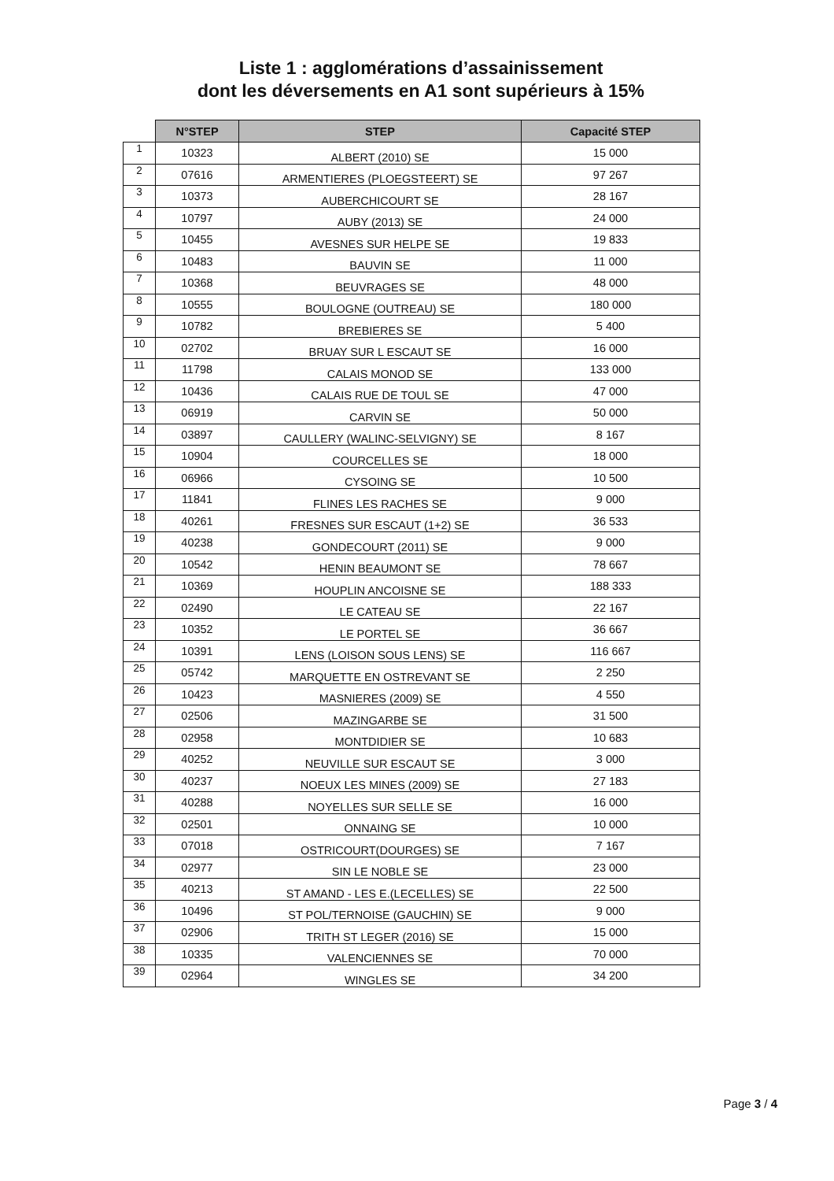Liste 1 : agglomérations d’assainissement
dont les déversements en A1 sont supérieurs à 15%
| | N°STEP | STEP | Capacité STEP |
| --- | --- | --- | --- |
| 1 | 10323 | ALBERT (2010) SE | 15 000 |
| 2 | 07616 | ARMENTIERES (PLOEGSTEERT) SE | 97 267 |
| 3 | 10373 | AUBERCHICOURT SE | 28 167 |
| 4 | 10797 | AUBY (2013) SE | 24 000 |
| 5 | 10455 | AVESNES SUR HELPE SE | 19 833 |
| 6 | 10483 | BAUVIN SE | 11 000 |
| 7 | 10368 | BEUVRAGES SE | 48 000 |
| 8 | 10555 | BOULOGNE (OUTREAU) SE | 180 000 |
| 9 | 10782 | BREBIERES SE | 5 400 |
| 10 | 02702 | BRUAY SUR L ESCAUT SE | 16 000 |
| 11 | 11798 | CALAIS MONOD SE | 133 000 |
| 12 | 10436 | CALAIS RUE DE TOUL SE | 47 000 |
| 13 | 06919 | CARVIN SE | 50 000 |
| 14 | 03897 | CAULLERY (WALINC-SELVIGNY) SE | 8 167 |
| 15 | 10904 | COURCELLES SE | 18 000 |
| 16 | 06966 | CYSOING SE | 10 500 |
| 17 | 11841 | FLINES LES RACHES SE | 9 000 |
| 18 | 40261 | FRESNES SUR ESCAUT (1+2) SE | 36 533 |
| 19 | 40238 | GONDECOURT (2011) SE | 9 000 |
| 20 | 10542 | HENIN BEAUMONT SE | 78 667 |
| 21 | 10369 | HOUPLIN ANCOISNE SE | 188 333 |
| 22 | 02490 | LE CATEAU SE | 22 167 |
| 23 | 10352 | LE PORTEL SE | 36 667 |
| 24 | 10391 | LENS (LOISON SOUS LENS) SE | 116 667 |
| 25 | 05742 | MARQUETTE EN OSTREVANT SE | 2 250 |
| 26 | 10423 | MASNIERES (2009) SE | 4 550 |
| 27 | 02506 | MAZINGARBE SE | 31 500 |
| 28 | 02958 | MONTDIDIER SE | 10 683 |
| 29 | 40252 | NEUVILLE SUR ESCAUT SE | 3 000 |
| 30 | 40237 | NOEUX LES MINES (2009) SE | 27 183 |
| 31 | 40288 | NOYELLES SUR SELLE SE | 16 000 |
| 32 | 02501 | ONNAING SE | 10 000 |
| 33 | 07018 | OSTRICOURT(DOURGES) SE | 7 167 |
| 34 | 02977 | SIN LE NOBLE SE | 23 000 |
| 35 | 40213 | ST AMAND - LES E.(LECELLES) SE | 22 500 |
| 36 | 10496 | ST POL/TERNOISE (GAUCHIN) SE | 9 000 |
| 37 | 02906 | TRITH ST LEGER (2016) SE | 15 000 |
| 38 | 10335 | VALENCIENNES SE | 70 000 |
| 39 | 02964 | WINGLES SE | 34 200 |
Page 3 / 4